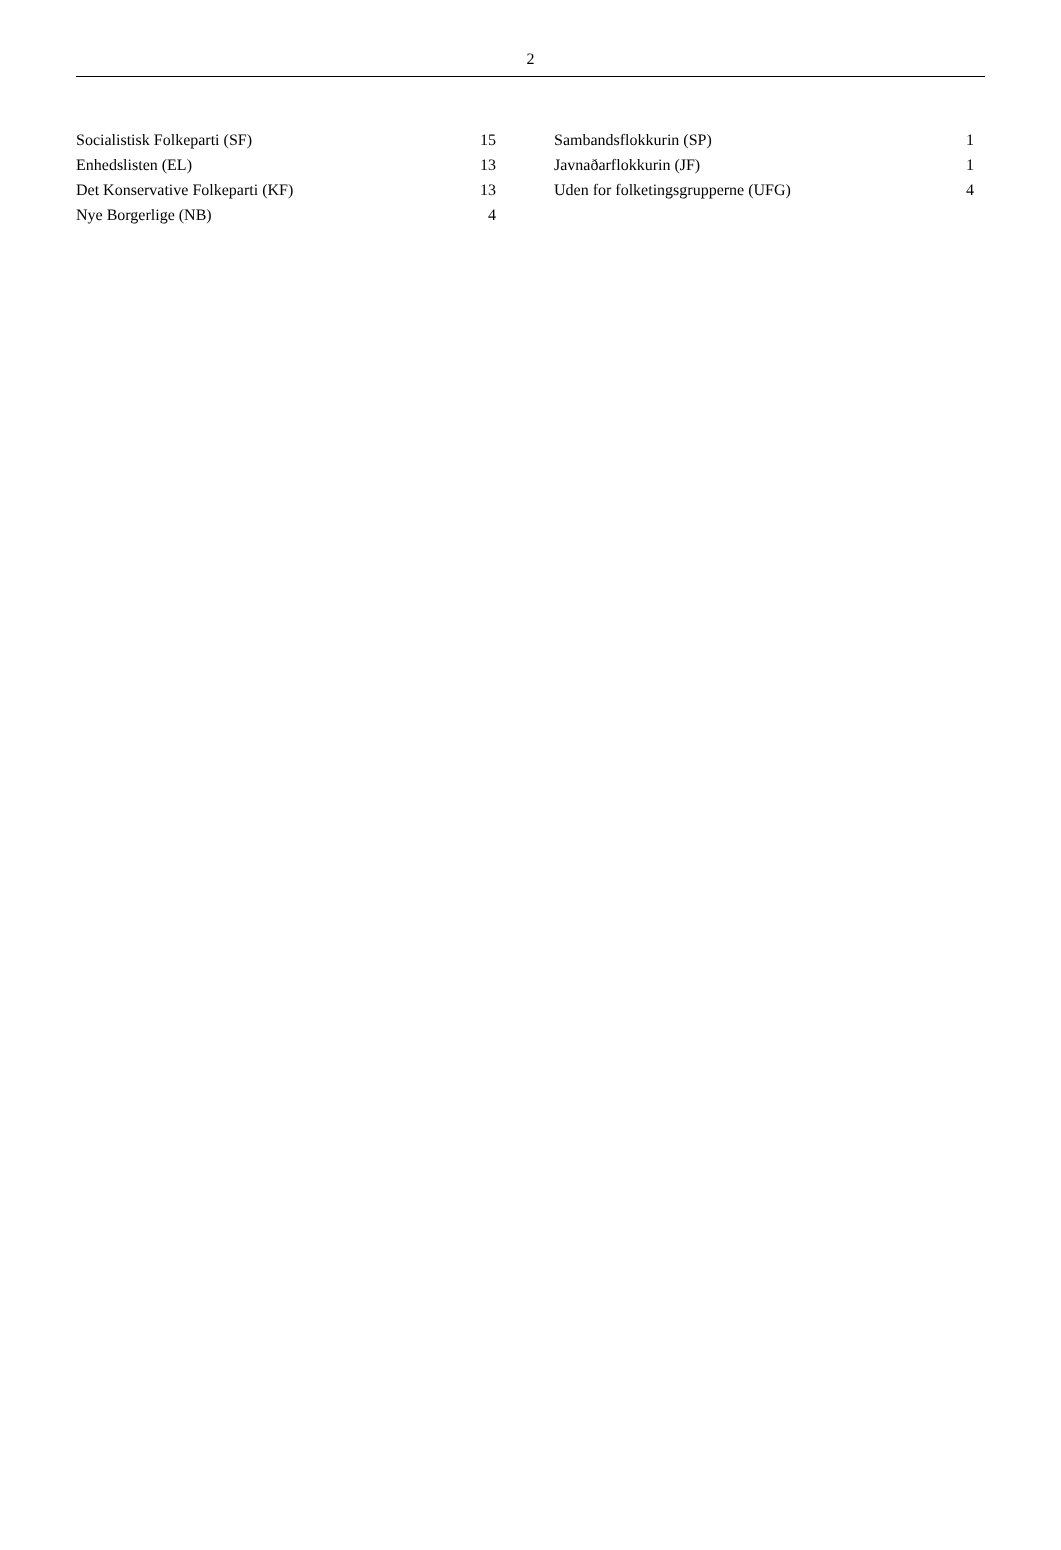2
| Socialistisk Folkeparti (SF) | 15 |
| Enhedslisten (EL) | 13 |
| Det Konservative Folkeparti (KF) | 13 |
| Nye Borgerlige (NB) | 4 |
| Sambandsflokkurin (SP) | 1 |
| Javnaðarflokkurin (JF) | 1 |
| Uden for folketingsgrupperne (UFG) | 4 |